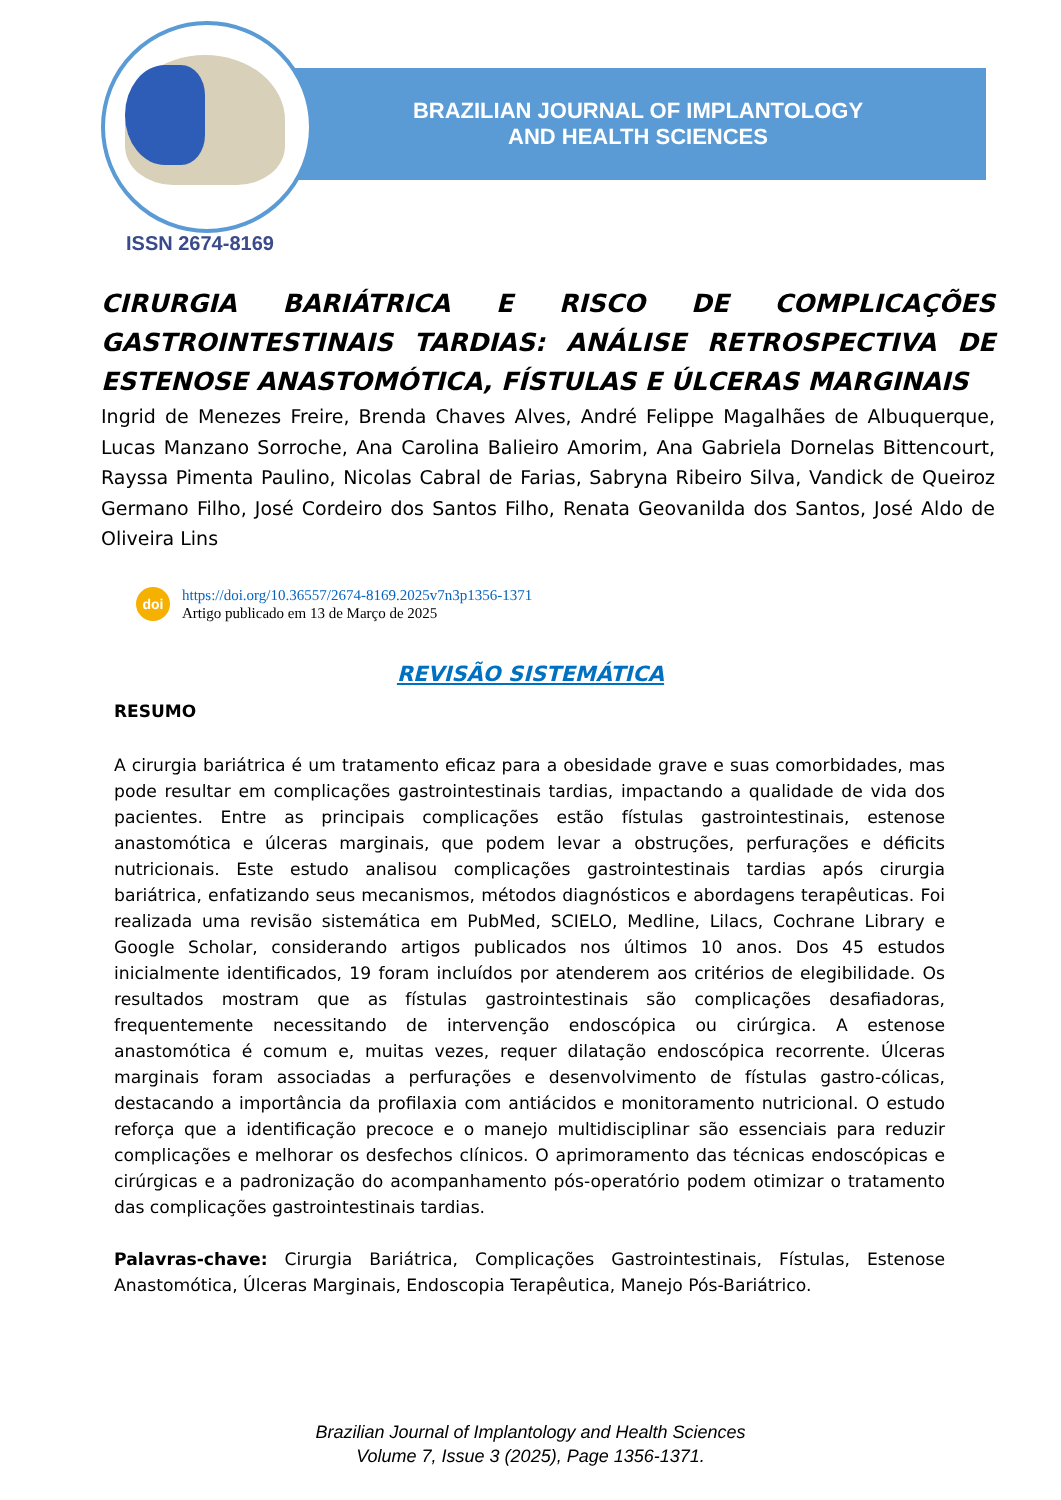BRAZILIAN JOURNAL OF IMPLANTOLOGY
AND HEALTH SCIENCES
ISSN 2674-8169
CIRURGIA BARIÁTRICA E RISCO DE COMPLICAÇÕES GASTROINTESTINAIS TARDIAS: ANÁLISE RETROSPECTIVA DE ESTENOSE ANASTOMÓTICA, FÍSTULAS E ÚLCERAS MARGINAIS
Ingrid de Menezes Freire, Brenda Chaves Alves, André Felippe Magalhães de Albuquerque, Lucas Manzano Sorroche, Ana Carolina Balieiro Amorim, Ana Gabriela Dornelas Bittencourt, Rayssa Pimenta Paulino, Nicolas Cabral de Farias, Sabryna Ribeiro Silva, Vandick de Queiroz Germano Filho, José Cordeiro dos Santos Filho, Renata Geovanilda dos Santos, José Aldo de Oliveira Lins
doi
https://doi.org/10.36557/2674-8169.2025v7n3p1356-1371
Artigo publicado em 13 de Março de 2025
REVISÃO SISTEMÁTICA
RESUMO
A cirurgia bariátrica é um tratamento eficaz para a obesidade grave e suas comorbidades, mas pode resultar em complicações gastrointestinais tardias, impactando a qualidade de vida dos pacientes. Entre as principais complicações estão fístulas gastrointestinais, estenose anastomótica e úlceras marginais, que podem levar a obstruções, perfurações e déficits nutricionais. Este estudo analisou complicações gastrointestinais tardias após cirurgia bariátrica, enfatizando seus mecanismos, métodos diagnósticos e abordagens terapêuticas. Foi realizada uma revisão sistemática em PubMed, SCIELO, Medline, Lilacs, Cochrane Library e Google Scholar, considerando artigos publicados nos últimos 10 anos. Dos 45 estudos inicialmente identificados, 19 foram incluídos por atenderem aos critérios de elegibilidade. Os resultados mostram que as fístulas gastrointestinais são complicações desafiadoras, frequentemente necessitando de intervenção endoscópica ou cirúrgica. A estenose anastomótica é comum e, muitas vezes, requer dilatação endoscópica recorrente. Úlceras marginais foram associadas a perfurações e desenvolvimento de fístulas gastro-cólicas, destacando a importância da profilaxia com antiácidos e monitoramento nutricional. O estudo reforça que a identificação precoce e o manejo multidisciplinar são essenciais para reduzir complicações e melhorar os desfechos clínicos. O aprimoramento das técnicas endoscópicas e cirúrgicas e a padronização do acompanhamento pós-operatório podem otimizar o tratamento das complicações gastrointestinais tardias.
Palavras-chave: Cirurgia Bariátrica, Complicações Gastrointestinais, Fístulas, Estenose Anastomótica, Úlceras Marginais, Endoscopia Terapêutica, Manejo Pós-Bariátrico.
Brazilian Journal of Implantology and Health Sciences
Volume 7, Issue 3 (2025), Page 1356-1371.